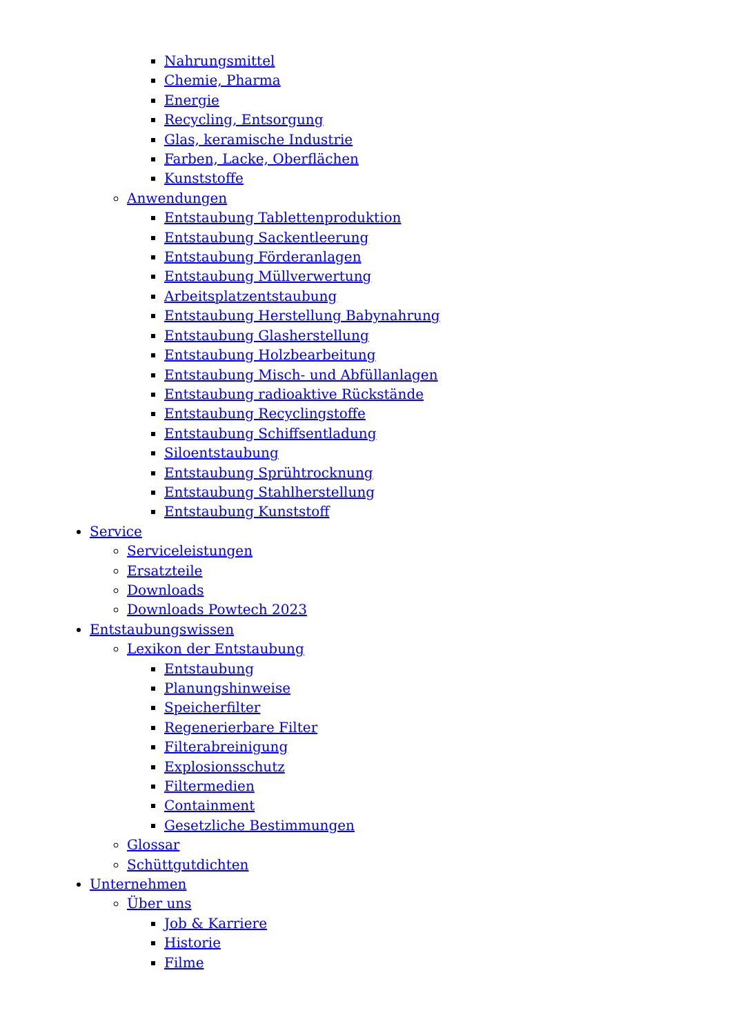Nahrungsmittel
Chemie, Pharma
Energie
Recycling, Entsorgung
Glas, keramische Industrie
Farben, Lacke, Oberflächen
Kunststoffe
Anwendungen
Entstaubung Tablettenproduktion
Entstaubung Sackentleerung
Entstaubung Förderanlagen
Entstaubung Müllverwertung
Arbeitsplatzentstaubung
Entstaubung Herstellung Babynahrung
Entstaubung Glasherstellung
Entstaubung Holzbearbeitung
Entstaubung Misch- und Abfüllanlagen
Entstaubung radioaktive Rückstände
Entstaubung Recyclingstoffe
Entstaubung Schiffsentladung
Siloentstaubung
Entstaubung Sprühtrocknung
Entstaubung Stahlherstellung
Entstaubung Kunststoff
Service
Serviceleistungen
Ersatzteile
Downloads
Downloads Powtech 2023
Entstaubungswissen
Lexikon der Entstaubung
Entstaubung
Planungshinweise
Speicherfilter
Regenerierbare Filter
Filterabreinigung
Explosionsschutz
Filtermedien
Containment
Gesetzliche Bestimmungen
Glossar
Schüttgutdichten
Unternehmen
Über uns
Job & Karriere
Historie
Filme